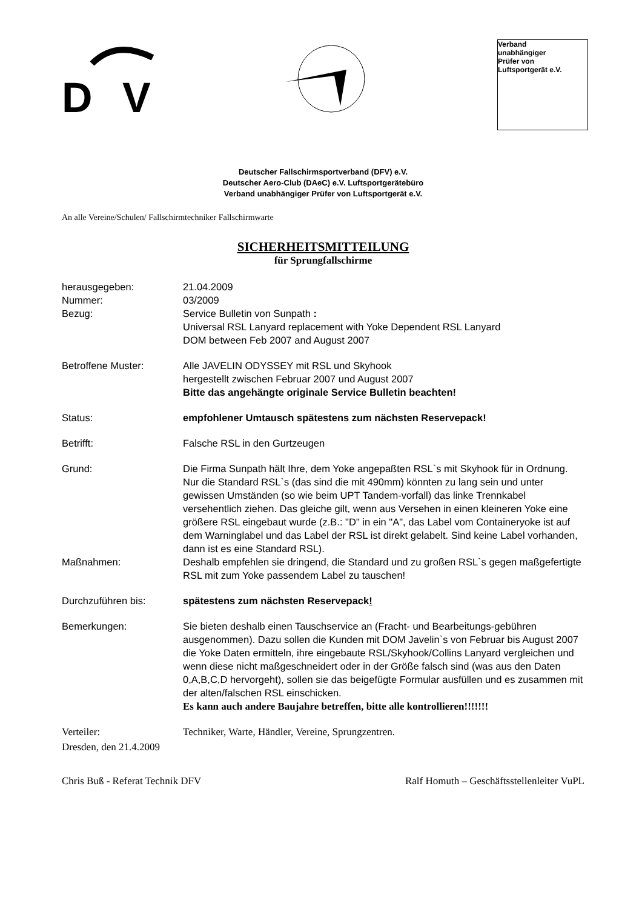D
V
Verband
unabhängiger
Prüfer von
Luftsportgerät e.V.
Deutscher Fallschirmsportverband (DFV) e.V.
Deutscher Aero-Club (DAeC) e.V. Luftsportgerätebüro
Verband unabhängiger Prüfer von Luftsportgerät e.V.
An alle Vereine/Schulen/ Fallschirmtechniker Fallschirmwarte
SICHERHEITSMITTEILUNG
für Sprungfallschirme
herausgegeben: 21.04.2009
Nummer: 03/2009
Bezug: Service Bulletin von Sunpath :
Universal RSL Lanyard replacement with Yoke Dependent RSL Lanyard
DOM between Feb 2007 and August 2007
Betroffene Muster: Alle JAVELIN ODYSSEY mit RSL und Skyhook
hergestellt zwischen Februar 2007 und August 2007
Bitte das angehängte originale Service Bulletin beachten!
Status: empfohlener Umtausch spätestens zum nächsten Reservepack!
Betrifft: Falsche RSL in den Gurtzeugen
Grund: Die Firma Sunpath hält Ihre, dem Yoke angepaßten RSL`s mit Skyhook für in Ordnung. Nur die Standard RSL`s (das sind die mit 490mm) könnten zu lang sein und unter gewissen Umständen (so wie beim UPT Tandem-vorfall) das linke Trennkabel versehentlich ziehen. Das gleiche gilt, wenn aus Versehen in einen kleineren Yoke eine größere RSL eingebaut wurde (z.B.: "D" in ein "A", das Label vom Containeryoke ist auf dem Warninglabel und das Label der RSL ist direkt gelabelt. Sind keine Label vorhanden, dann ist es eine Standard RSL).
Maßnahmen: Deshalb empfehlen sie dringend, die Standard und zu großen RSL`s gegen maßgefertigte RSL mit zum Yoke passendem Label zu tauschen!
Durchzuführen bis: spätestens zum nächsten Reservepack!
Bemerkungen: Sie bieten deshalb einen Tauschservice an (Fracht- und Bearbeitungs-gebühren ausgenommen). Dazu sollen die Kunden mit DOM Javelin`s von Februar bis August 2007 die Yoke Daten ermitteln, ihre eingebaute RSL/Skyhook/Collins Lanyard vergleichen und wenn diese nicht maßgeschneidert oder in der Größe falsch sind (was aus den Daten 0,A,B,C,D hervorgeht), sollen sie das beigefügte Formular ausfüllen und es zusammen mit der alten/falschen RSL einschicken.
Es kann auch andere Baujahre betreffen, bitte alle kontrollieren!!!!!!!
Verteiler: Techniker, Warte, Händler, Vereine, Sprungzentren.
Dresden, den 21.4.2009
Chris Buß - Referat Technik DFV Ralf Homuth – Geschäftsstellenleiter VuPL